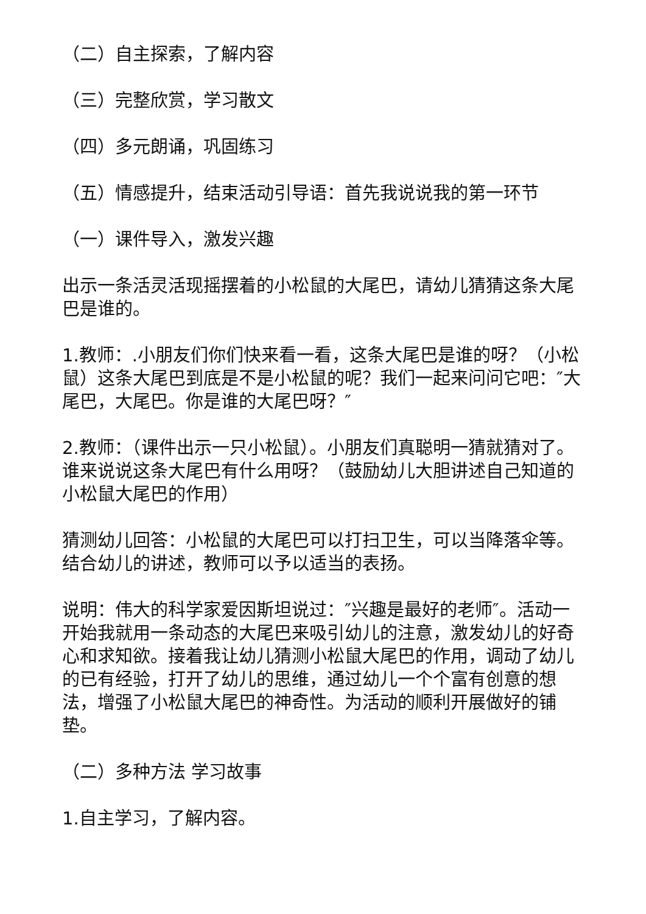（二）自主探索，了解内容
（三）完整欣赏，学习散文
（四）多元朗诵，巩固练习
（五）情感提升，结束活动引导语：首先我说说我的第一环节
（一）课件导入，激发兴趣
出示一条活灵活现摇摆着的小松鼠的大尾巴，请幼儿猜猜这条大尾巴是谁的。
1.教师：.小朋友们你们快来看一看，这条大尾巴是谁的呀？（小松鼠）这条大尾巴到底是不是小松鼠的呢？我们一起来问问它吧：″大尾巴，大尾巴。你是谁的大尾巴呀？″
2.教师：（课件出示一只小松鼠）。小朋友们真聪明一猜就猜对了。谁来说说这条大尾巴有什么用呀？（鼓励幼儿大胆讲述自己知道的小松鼠大尾巴的作用）
猜测幼儿回答：小松鼠的大尾巴可以打扫卫生，可以当降落伞等。结合幼儿的讲述，教师可以予以适当的表扬。
说明：伟大的科学家爱因斯坦说过：″兴趣是最好的老师″。活动一开始我就用一条动态的大尾巴来吸引幼儿的注意，激发幼儿的好奇心和求知欲。接着我让幼儿猜测小松鼠大尾巴的作用，调动了幼儿的已有经验，打开了幼儿的思维，通过幼儿一个个富有创意的想法，增强了小松鼠大尾巴的神奇性。为活动的顺利开展做好的铺垫。
（二）多种方法 学习故事
1.自主学习，了解内容。